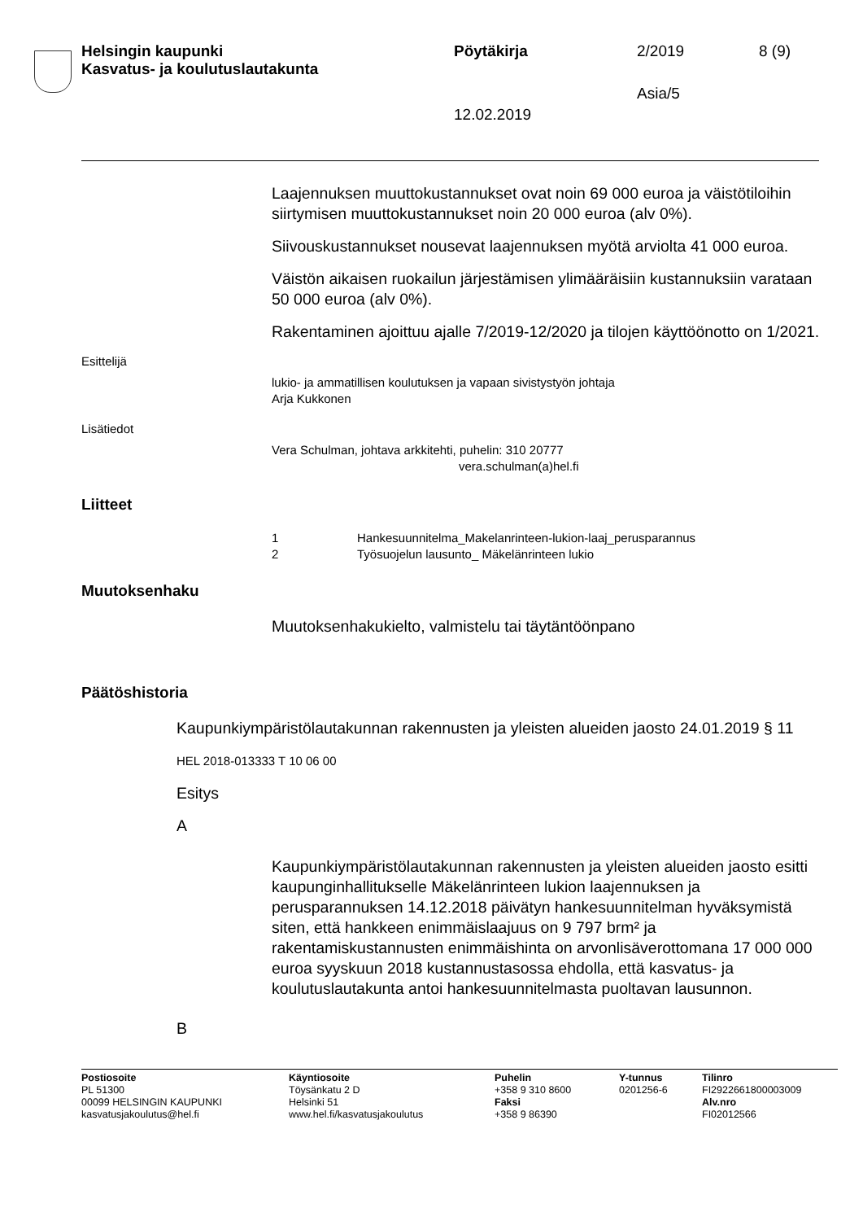Helsingin kaupunki
Kasvatus- ja koulutuslautakunta
Pöytäkirja 2/2019 8 (9)
Asia/5
12.02.2019
Laajennuksen muuttokustannukset ovat noin 69 000 euroa ja väistötiloihin siirtymisen muuttokustannukset noin 20 000 euroa (alv 0%).
Siivouskustannukset nousevat laajennuksen myötä arviolta 41 000 euroa.
Väistön aikaisen ruokailun järjestämisen ylimääräisiin kustannuksiin varataan 50 000 euroa (alv 0%).
Rakentaminen ajoittuu ajalle 7/2019-12/2020 ja tilojen käyttöönotto on 1/2021.
Esittelijä
lukio- ja ammatillisen koulutuksen ja vapaan sivistystyön johtaja
Arja Kukkonen
Lisätiedot
Vera Schulman, johtava arkkitehti, puhelin: 310 20777
vera.schulman(a)hel.fi
Liitteet
1 Hankesuunnitelma_Makelanrinteen-lukion-laaj_perusparannus
2 Työsuojelun lausunto_ Mäkelänrinteen lukio
Muutoksenhaku
Muutoksenhakukielto, valmistelu tai täytäntöönpano
Päätöshistoria
Kaupunkiympäristölautakunnan rakennusten ja yleisten alueiden jaosto 24.01.2019 § 11
HEL 2018-013333 T 10 06 00
Esitys
A
Kaupunkiympäristölautakunnan rakennusten ja yleisten alueiden jaosto esitti kaupunginhallitukselle Mäkelänrinteen lukion laajennuksen ja perusparannuksen 14.12.2018 päivätyn hankesuunnitelman hyväksymistä siten, että hankkeen enimmäislaajuus on 9 797 brm² ja rakentamiskustannusten enimmäishinta on arvonlisäverottomana 17 000 000 euroa syyskuun 2018 kustannustasossa ehdolla, että kasvatus- ja koulutuslautakunta antoi hankesuunnitelmasta puoltavan lausunnon.
B
Postiosoite
PL 51300
00099 HELSINGIN KAUPUNKI
kasvatusjakoulutus@hel.fi
Käyntiosoite
Töysänkatu 2 D
Helsinki 51
www.hel.fi/kasvatusjakoulutus
Puhelin
+358 9 310 8600
Faksi
+358 9 86390
Y-tunnus
0201256-6
Tilinro
FI2922661800003009
Alv.nro
FI02012566